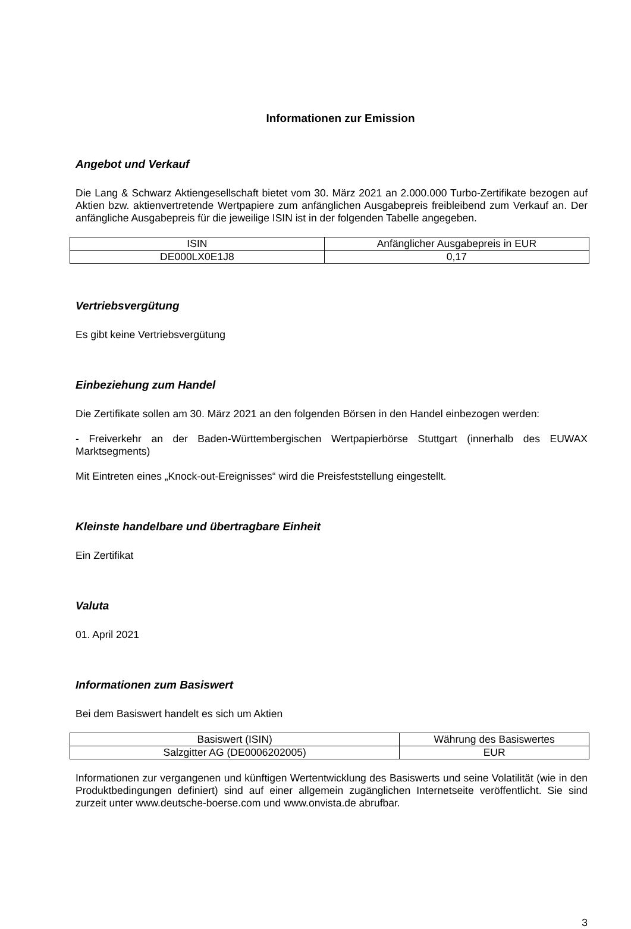Informationen zur Emission
Angebot und Verkauf
Die Lang & Schwarz Aktiengesellschaft bietet vom 30. März 2021 an 2.000.000 Turbo-Zertifikate bezogen auf Aktien bzw. aktienvertretende Wertpapiere zum anfänglichen Ausgabepreis freibleibend zum Verkauf an. Der anfängliche Ausgabepreis für die jeweilige ISIN ist in der folgenden Tabelle angegeben.
| ISIN | Anfänglicher Ausgabepreis in EUR |
| DE000LX0E1J8 | 0,17 |
Vertriebsvergütung
Es gibt keine Vertriebsvergütung
Einbeziehung zum Handel
Die Zertifikate sollen am 30. März 2021 an den folgenden Börsen in den Handel einbezogen werden:
- Freiverkehr an der Baden-Württembergischen Wertpapierbörse Stuttgart (innerhalb des EUWAX Marktsegments)
Mit Eintreten eines „Knock-out-Ereignisses“ wird die Preisfeststellung eingestellt.
Kleinste handelbare und übertragbare Einheit
Ein Zertifikat
Valuta
01. April 2021
Informationen zum Basiswert
Bei dem Basiswert handelt es sich um Aktien
| Basiswert (ISIN) | Währung des Basiswertes |
| Salzgitter AG (DE0006202005) | EUR |
Informationen zur vergangenen und künftigen Wertentwicklung des Basiswerts und seine Volatilität (wie in den Produktbedingungen definiert) sind auf einer allgemein zugänglichen Internetseite veröffentlicht. Sie sind zurzeit unter www.deutsche-boerse.com und www.onvista.de abrufbar.
3